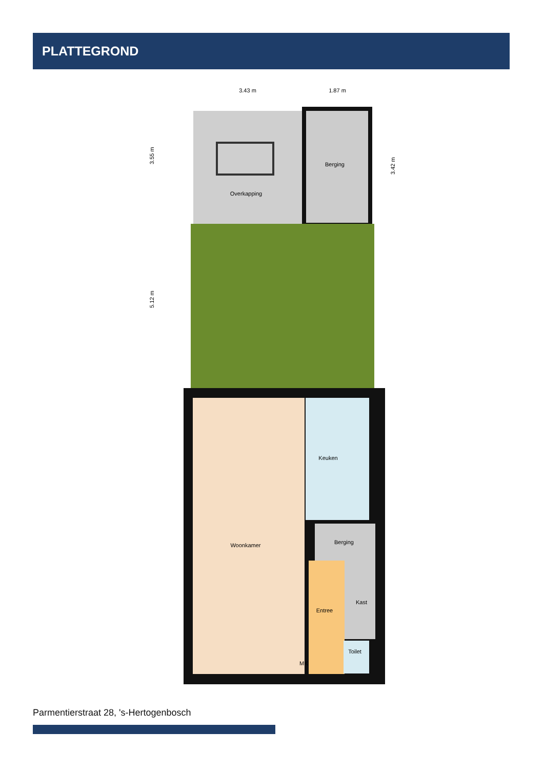PLATTEGROND
3.43 m
1.87 m
3.55 m
5.12 m
3.42 m
Berging
Overkapping
Keuken
Woonkamer
Berging
Kast
Entree
Toilet
MK
Parmentierstraat 28, 's-Hertogenbosch